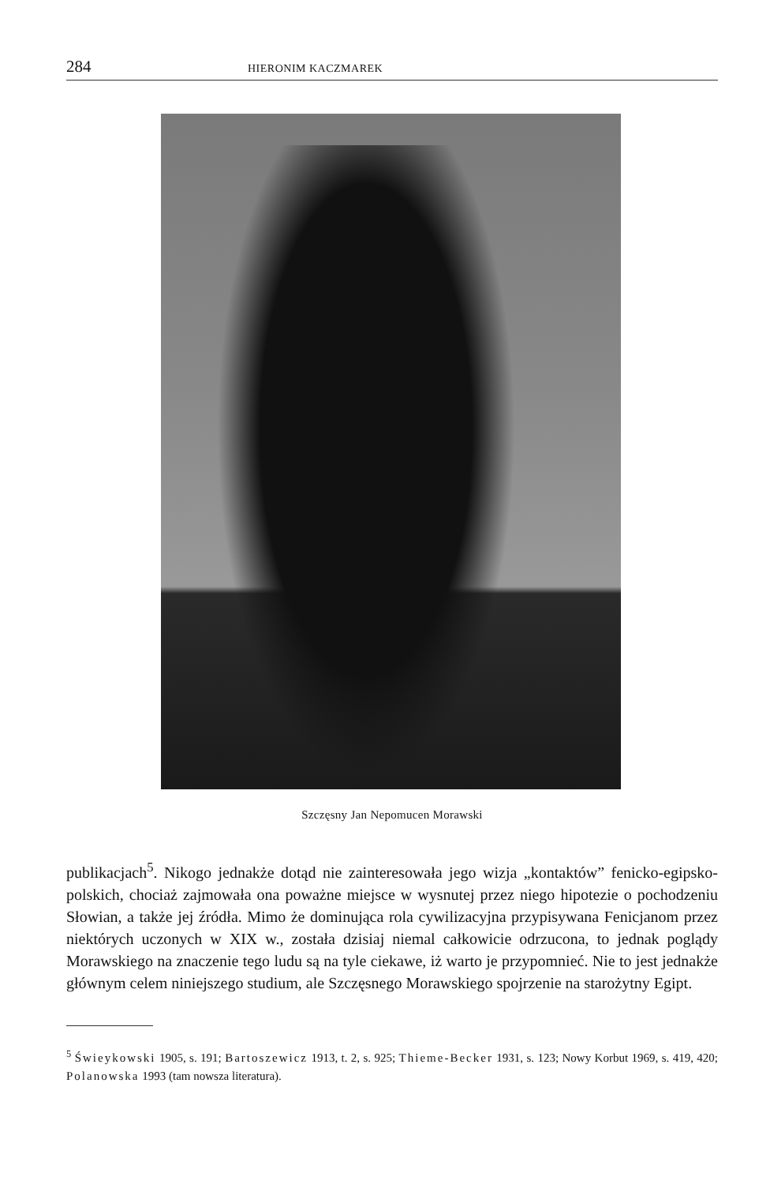284 HIERONIM KACZMAREK
Szczęsny Jan Nepomucen Morawski
publikacjach<sup>5</sup>. Nikogo jednakże dotąd nie zainteresowała jego wizja „kontaktów” fenicko-egipsko-polskich, chociaż zajmowała ona poważne miejsce w wysnutej przez niego hipotezie o pochodzeniu Słowian, a także jej źródła. Mimo że dominująca rola cywilizacyjna przypisywana Fenicjanom przez niektórych uczonych w XIX w., została dzisiaj niemal całkowicie odrzucona, to jednak poglądy Morawskiego na znaczenie tego ludu są na tyle ciekawe, iż warto je przypomnieć. Nie to jest jednakże głównym celem niniejszego studium, ale Szczęsnego Morawskiego spojrzenie na starożytny Egipt.
<sup>5</sup> Świeykowski 1905, s. 191; Bartoszewicz 1913, t. 2, s. 925; Thieme-Becker 1931, s. 123; Nowy Korbut 1969, s. 419, 420; Polanowska 1993 (tam nowsza literatura).